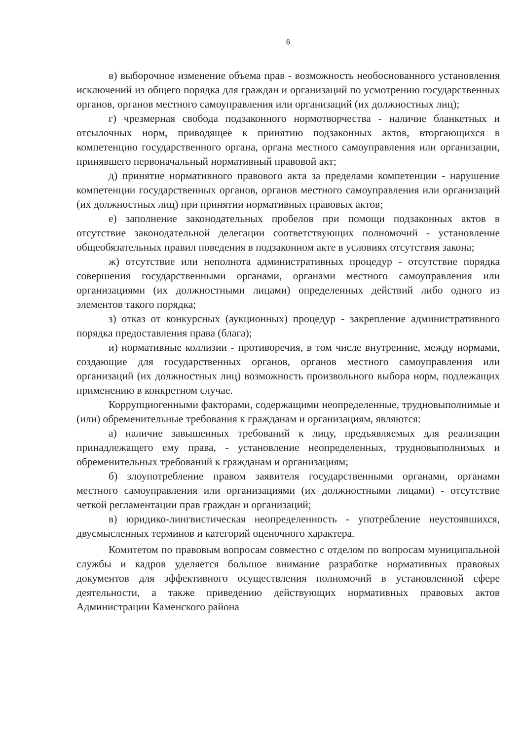6
в) выборочное изменение объема прав - возможность необоснованного установления исключений из общего порядка для граждан и организаций по усмотрению государственных органов, органов местного самоуправления или организаций (их должностных лиц);
г) чрезмерная свобода подзаконного нормотворчества - наличие бланкетных и отсылочных норм, приводящее к принятию подзаконных актов, вторгающихся в компетенцию государственного органа, органа местного самоуправления или организации, принявшего первоначальный нормативный правовой акт;
д) принятие нормативного правового акта за пределами компетенции - нарушение компетенции государственных органов, органов местного самоуправления или организаций (их должностных лиц) при принятии нормативных правовых актов;
е) заполнение законодательных пробелов при помощи подзаконных актов в отсутствие законодательной делегации соответствующих полномочий - установление общеобязательных правил поведения в подзаконном акте в условиях отсутствия закона;
ж) отсутствие или неполнота административных процедур - отсутствие порядка совершения государственными органами, органами местного самоуправления или организациями (их должностными лицами) определенных действий либо одного из элементов такого порядка;
з) отказ от конкурсных (аукционных) процедур - закрепление административного порядка предоставления права (блага);
и) нормативные коллизии - противоречия, в том числе внутренние, между нормами, создающие для государственных органов, органов местного самоуправления или организаций (их должностных лиц) возможность произвольного выбора норм, подлежащих применению в конкретном случае.
Коррупциогенными факторами, содержащими неопределенные, трудновыполнимые и (или) обременительные требования к гражданам и организациям, являются:
а) наличие завышенных требований к лицу, предъявляемых для реализации принадлежащего ему права, - установление неопределенных, трудновыполнимых и обременительных требований к гражданам и организациям;
б) злоупотребление правом заявителя государственными органами, органами местного самоуправления или организациями (их должностными лицами) - отсутствие четкой регламентации прав граждан и организаций;
в) юридико-лингвистическая неопределенность - употребление неустоявшихся, двусмысленных терминов и категорий оценочного характера.
Комитетом по правовым вопросам совместно с отделом по вопросам муниципальной службы и кадров уделяется большое внимание разработке нормативных правовых документов для эффективного осуществления полномочий в установленной сфере деятельности, а также приведению действующих нормативных правовых актов Администрации Каменского района